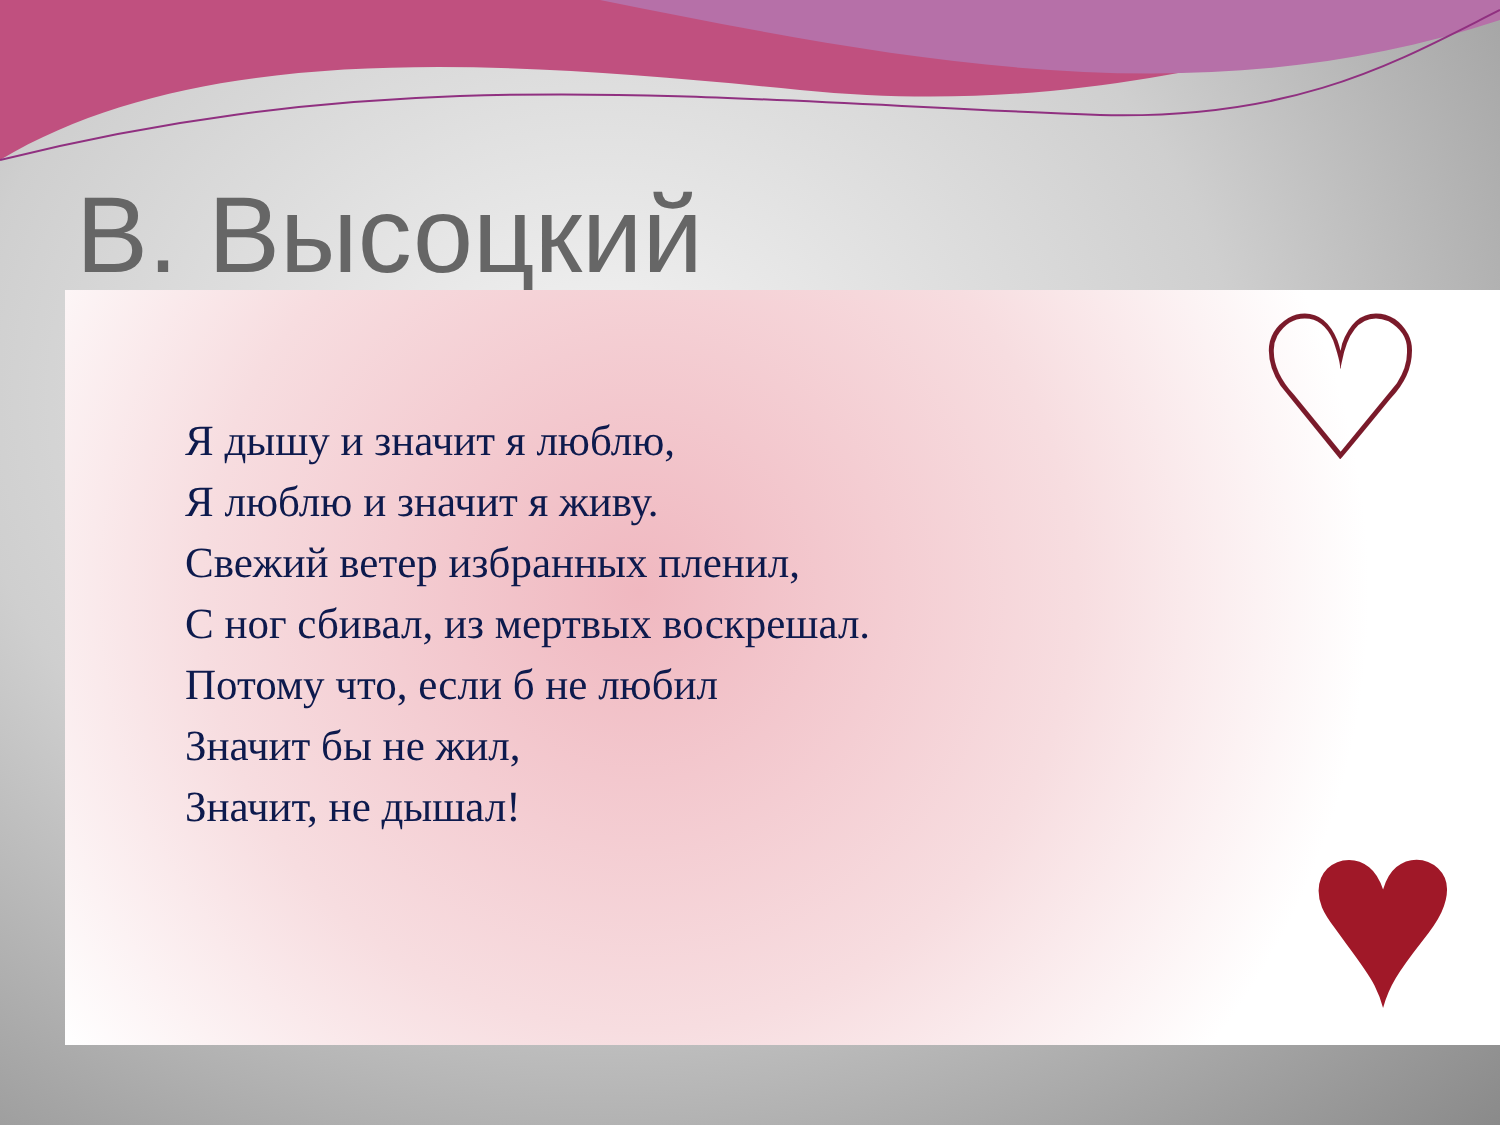В. Высоцкий
♡
♥
Я дышу и значит я люблю,
Я люблю и значит я живу.
Свежий ветер избранных пленил,
С ног сбивал, из мертвых воскрешал.
Потому что, если б не любил
Значит бы не жил,
Значит, не дышал!